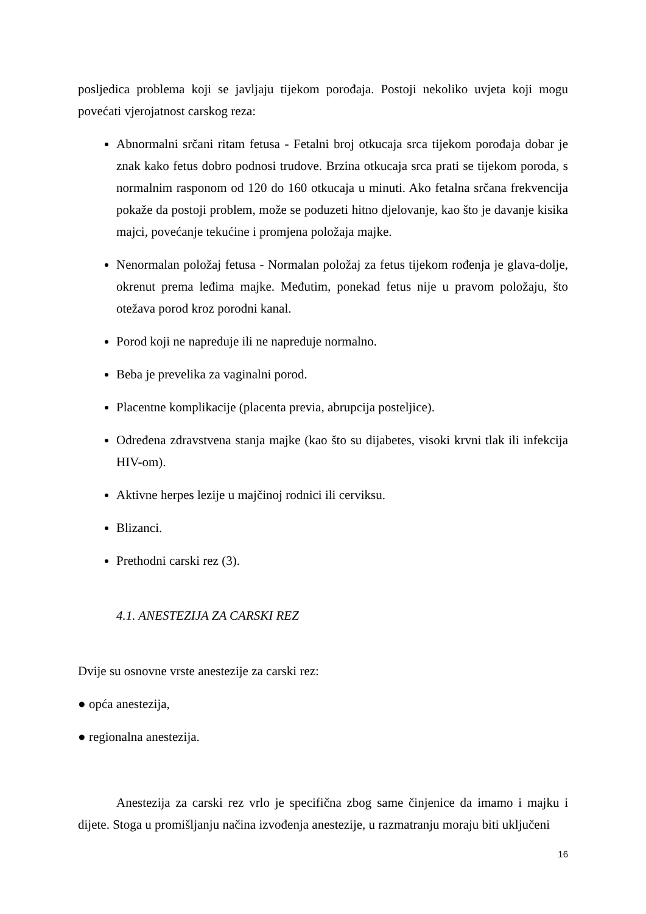posljedica problema koji se javljaju tijekom porođaja. Postoji nekoliko uvjeta koji mogu povećati vjerojatnost carskog reza:
Abnormalni srčani ritam fetusa - Fetalni broj otkucaja srca tijekom porođaja dobar je znak kako fetus dobro podnosi trudove. Brzina otkucaja srca prati se tijekom poroda, s normalnim rasponom od 120 do 160 otkucaja u minuti. Ako fetalna srčana frekvencija pokaže da postoji problem, može se poduzeti hitno djelovanje, kao što je davanje kisika majci, povećanje tekućine i promjena položaja majke.
Nenormalan položaj fetusa - Normalan položaj za fetus tijekom rođenja je glava-dolje, okrenut prema leđima majke. Međutim, ponekad fetus nije u pravom položaju, što otežava porod kroz porodni kanal.
Porod koji ne napreduje ili ne napreduje normalno.
Beba je prevelika za vaginalni porod.
Placentne komplikacije (placenta previa, abrupcija posteljice).
Određena zdravstvena stanja majke (kao što su dijabetes, visoki krvni tlak ili infekcija HIV-om).
Aktivne herpes lezije u majčinoj rodnici ili cerviksu.
Blizanci.
Prethodni carski rez (3).
4.1. ANESTEZIJA ZA CARSKI REZ
Dvije su osnovne vrste anestezije za carski rez:
● opća anestezija,
● regionalna anestezija.
Anestezija za carski rez vrlo je specifična zbog same činjenice da imamo i majku i dijete. Stoga u promišljanju načina izvođenja anestezije, u razmatranju moraju biti uključeni
16